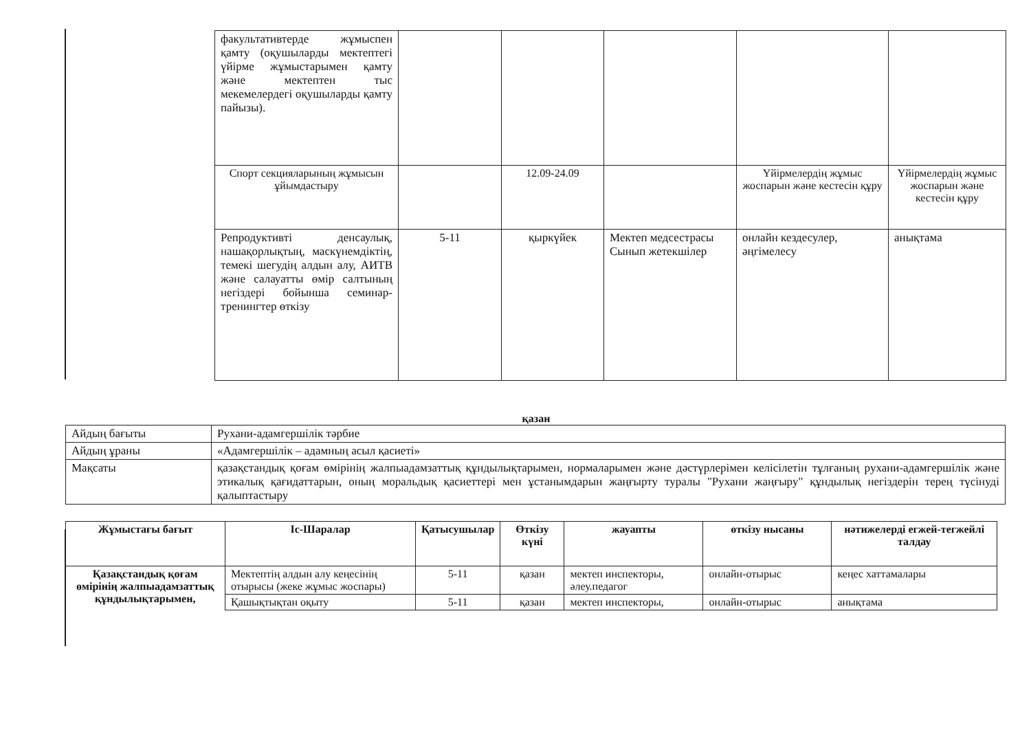| факультативтерде жұмыспен қамту (оқушыларды мектептегі үйірме жұмыстарымен қамту және мектептен тыс мекемелердегі оқушыларды қамту пайызы). | | | | | |
| Спорт секцияларының жұмысын ұйымдастыру | | 12.09-24.09 | | Үйірмелердің жұмыс жоспарын және кестесін құру | Үйірмелердің жұмыс жоспарын және кестесін құру |
| Репродуктивті денсаулық, нашақорлықтың, маскүнемдіктің, темекі шегудің алдын алу, АИТВ және салауатты өмір салтының негіздері бойынша семинар-тренингтер өткізу | 5-11 | қыркүйек | Мектеп медсестрасы Сынып жетекшілер | онлайн кездесулер, әңгімелесу | анықтама |
қазан
| Айдың бағыты | Рухани-адамгершілік тәрбие |
| Айдың ұраны | «Адамгершілік – адамның асыл қасиеті» |
| Мақсаты | қазақстандық қоғам өмірінің жалпыадамзаттық құндылықтарымен, нормаларымен және дәстүрлерімен келісілетін тұлғаның рухани-адамгершілік және этикалық қағидаттарын, оның моральдық қасиеттері мен ұстанымдарын жаңғырту туралы "Рухани жаңғыру" құндылық негіздерін терең түсінуді қалыптастыру |
| Жұмыстағы бағыт | Іс-Шаралар | Қатысушылар | Өткізу күні | жауапты | өткізу нысаны | нәтижелерді егжей-тегжейлі талдау |
| --- | --- | --- | --- | --- | --- | --- |
| Қазақстандық қоғам өмірінің жалпыадамзаттық құндылықтарымен, | Мектептің алдын алу кеңесінің отырысы (жеке жұмыс жоспары) | 5-11 | қазан | мектеп инспекторы, әлеу.педагог | онлайн-отырыс | кеңес хаттамалары |
| | Қашықтықтан оқыту | 5-11 | қазан | мектеп инспекторы, | онлайн-отырыс | анықтама |